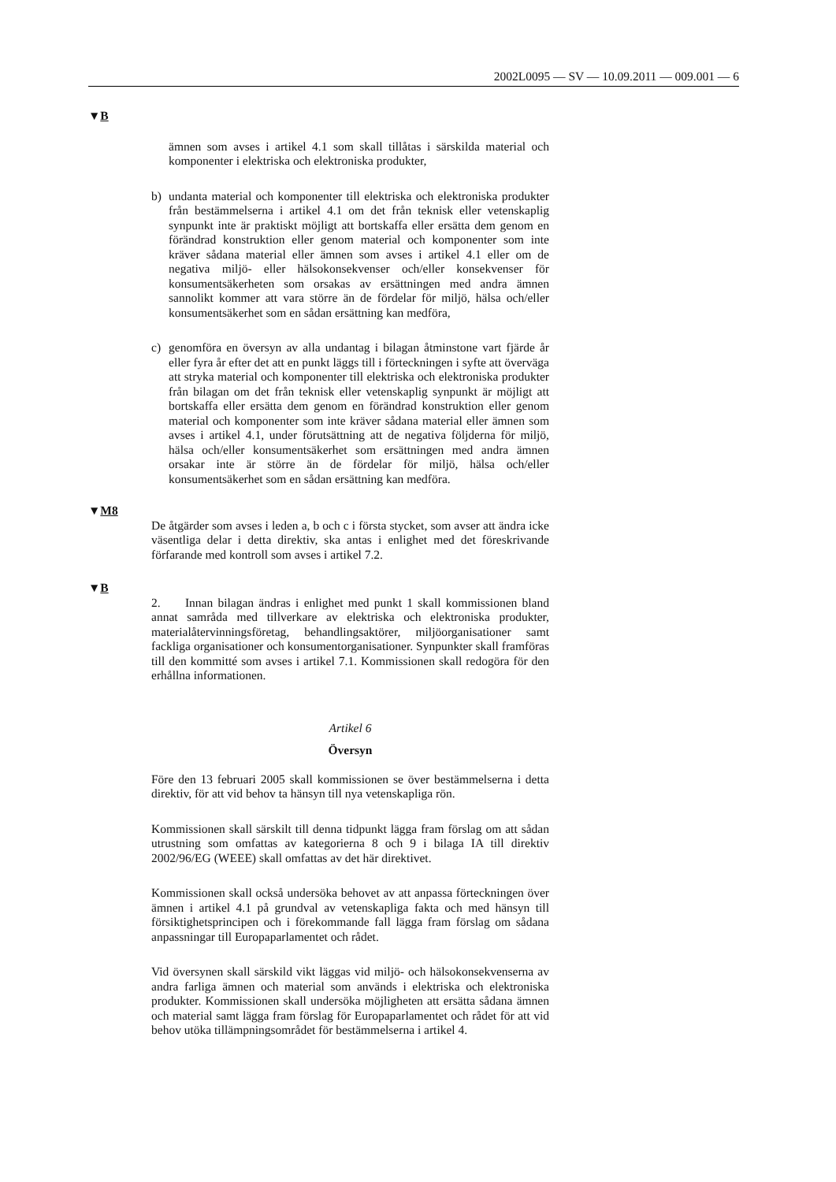2002L0095 — SV — 10.09.2011 — 009.001 — 6
▼B
ämnen som avses i artikel 4.1 som skall tillåtas i särskilda material och komponenter i elektriska och elektroniska produkter,
b) undanta material och komponenter till elektriska och elektroniska produkter från bestämmelserna i artikel 4.1 om det från teknisk eller vetenskaplig synpunkt inte är praktiskt möjligt att bortskaffa eller ersätta dem genom en förändrad konstruktion eller genom material och komponenter som inte kräver sådana material eller ämnen som avses i artikel 4.1 eller om de negativa miljö- eller hälsokonsekvenser och/eller konsekvenser för konsumentsäkerheten som orsakas av ersättningen med andra ämnen sannolikt kommer att vara större än de fördelar för miljö, hälsa och/eller konsumentsäkerhet som en sådan ersättning kan medföra,
c) genomföra en översyn av alla undantag i bilagan åtminstone vart fjärde år eller fyra år efter det att en punkt läggs till i förteckningen i syfte att överväga att stryka material och komponenter till elektriska och elektroniska produkter från bilagan om det från teknisk eller vetenskaplig synpunkt är möjligt att bortskaffa eller ersätta dem genom en förändrad konstruktion eller genom material och komponenter som inte kräver sådana material eller ämnen som avses i artikel 4.1, under förutsättning att de negativa följderna för miljö, hälsa och/eller konsumentsäkerhet som ersättningen med andra ämnen orsakar inte är större än de fördelar för miljö, hälsa och/eller konsumentsäkerhet som en sådan ersättning kan medföra.
▼M8
De åtgärder som avses i leden a, b och c i första stycket, som avser att ändra icke väsentliga delar i detta direktiv, ska antas i enlighet med det föreskrivande förfarande med kontroll som avses i artikel 7.2.
▼B
2. Innan bilagan ändras i enlighet med punkt 1 skall kommissionen bland annat samråda med tillverkare av elektriska och elektroniska produkter, materialåtervinningsföretag, behandlingsaktörer, miljöorganisationer samt fackliga organisationer och konsumentorganisationer. Synpunkter skall framföras till den kommitté som avses i artikel 7.1. Kommissionen skall redogöra för den erhållna informationen.
Artikel 6
Översyn
Före den 13 februari 2005 skall kommissionen se över bestämmelserna i detta direktiv, för att vid behov ta hänsyn till nya vetenskapliga rön.
Kommissionen skall särskilt till denna tidpunkt lägga fram förslag om att sådan utrustning som omfattas av kategorierna 8 och 9 i bilaga IA till direktiv 2002/96/EG (WEEE) skall omfattas av det här direktivet.
Kommissionen skall också undersöka behovet av att anpassa förteckningen över ämnen i artikel 4.1 på grundval av vetenskapliga fakta och med hänsyn till försiktighetsprincipen och i förekommande fall lägga fram förslag om sådana anpassningar till Europaparlamentet och rådet.
Vid översynen skall särskild vikt läggas vid miljö- och hälsokonsekvenserna av andra farliga ämnen och material som används i elektriska och elektroniska produkter. Kommissionen skall undersöka möjligheten att ersätta sådana ämnen och material samt lägga fram förslag för Europaparlamentet och rådet för att vid behov utöka tillämpningsområdet för bestämmelserna i artikel 4.